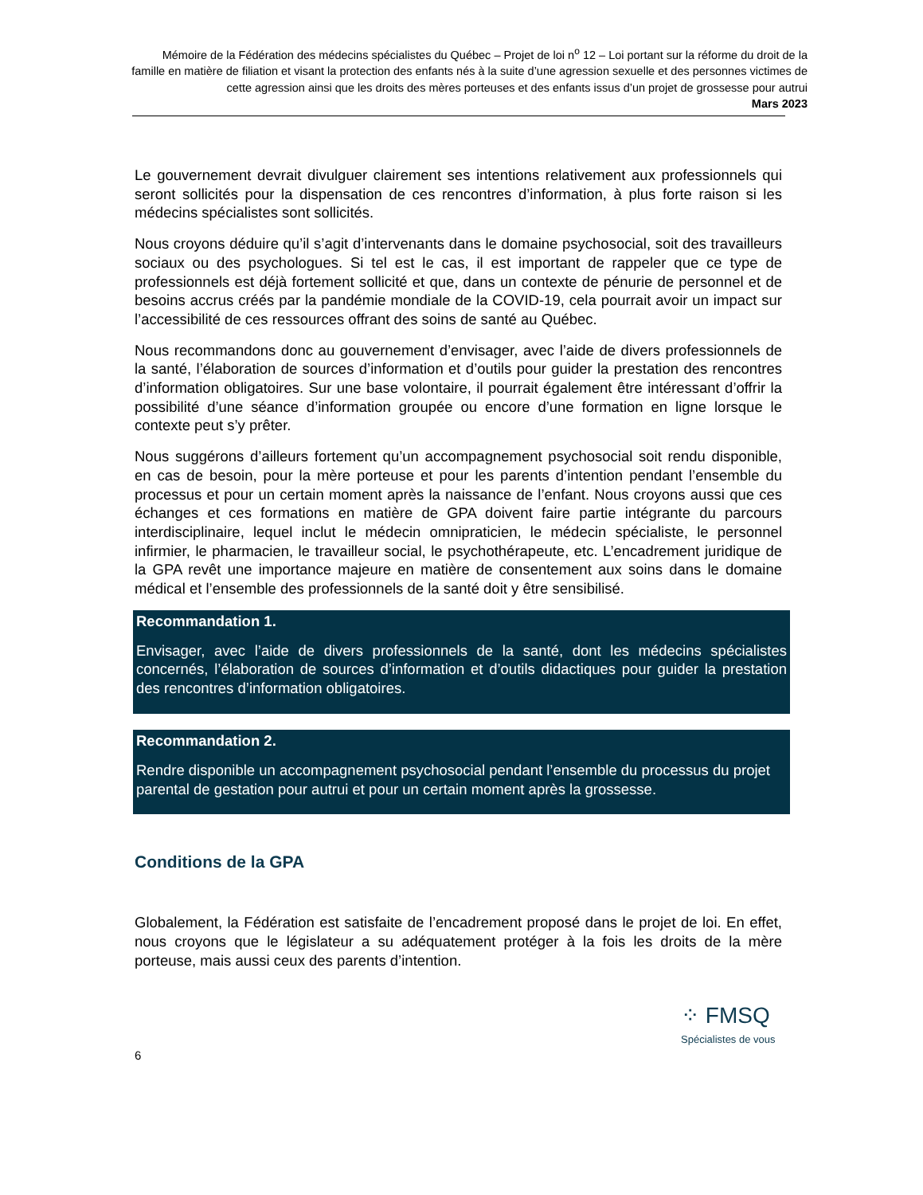Mémoire de la Fédération des médecins spécialistes du Québec – Projet de loi n<sup>o</sup> 12 – Loi portant sur la réforme du droit de la famille en matière de filiation et visant la protection des enfants nés à la suite d’une agression sexuelle et des personnes victimes de cette agression ainsi que les droits des mères porteuses et des enfants issus d’un projet de grossesse pour autrui
Mars 2023
Le gouvernement devrait divulguer clairement ses intentions relativement aux professionnels qui seront sollicités pour la dispensation de ces rencontres d’information, à plus forte raison si les médecins spécialistes sont sollicités.
Nous croyons déduire qu’il s’agit d’intervenants dans le domaine psychosocial, soit des travailleurs sociaux ou des psychologues. Si tel est le cas, il est important de rappeler que ce type de professionnels est déjà fortement sollicité et que, dans un contexte de pénurie de personnel et de besoins accrus créés par la pandémie mondiale de la COVID-19, cela pourrait avoir un impact sur l’accessibilité de ces ressources offrant des soins de santé au Québec.
Nous recommandons donc au gouvernement d’envisager, avec l’aide de divers professionnels de la santé, l’élaboration de sources d’information et d’outils pour guider la prestation des rencontres d’information obligatoires. Sur une base volontaire, il pourrait également être intéressant d’offrir la possibilité d’une séance d’information groupée ou encore d’une formation en ligne lorsque le contexte peut s’y prêter.
Nous suggérons d’ailleurs fortement qu’un accompagnement psychosocial soit rendu disponible, en cas de besoin, pour la mère porteuse et pour les parents d’intention pendant l’ensemble du processus et pour un certain moment après la naissance de l’enfant. Nous croyons aussi que ces échanges et ces formations en matière de GPA doivent faire partie intégrante du parcours interdisciplinaire, lequel inclut le médecin omnipraticien, le médecin spécialiste, le personnel infirmier, le pharmacien, le travailleur social, le psychothérapeute, etc. L’encadrement juridique de la GPA revêt une importance majeure en matière de consentement aux soins dans le domaine médical et l’ensemble des professionnels de la santé doit y être sensibilisé.
Recommandation 1.
Envisager, avec l’aide de divers professionnels de la santé, dont les médecins spécialistes concernés, l’élaboration de sources d’information et d’outils didactiques pour guider la prestation des rencontres d’information obligatoires.
Recommandation 2.
Rendre disponible un accompagnement psychosocial pendant l’ensemble du processus du projet parental de gestation pour autrui et pour un certain moment après la grossesse.
Conditions de la GPA
Globalement, la Fédération est satisfaite de l’encadrement proposé dans le projet de loi. En effet, nous croyons que le législateur a su adéquatement protéger à la fois les droits de la mère porteuse, mais aussi ceux des parents d’intention.
⁘ FMSQ
Spécialistes de vous
6